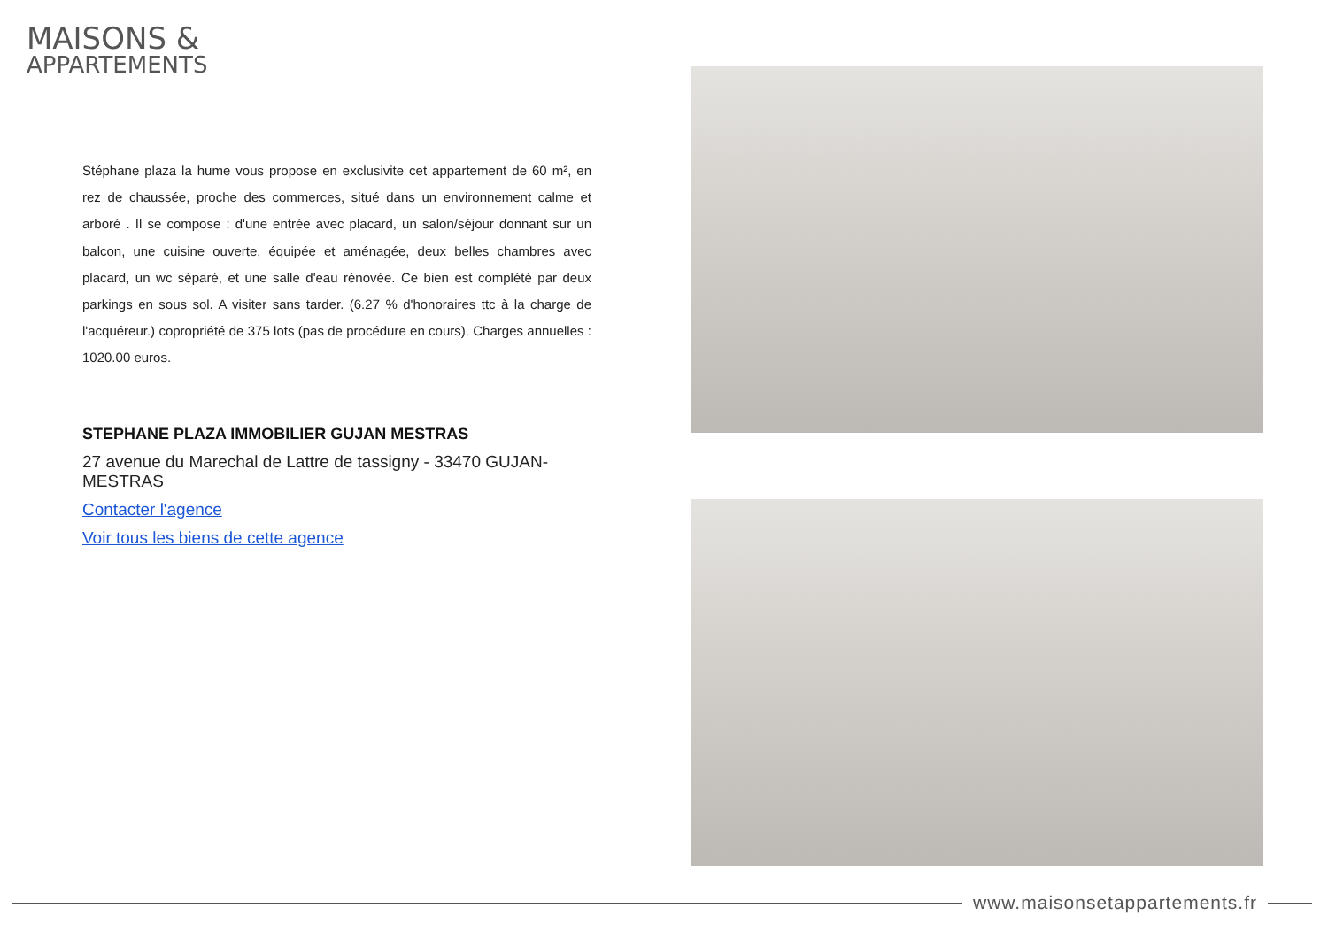MAISONS &
APPARTEMENTS
Stéphane plaza la hume vous propose en exclusivite cet appartement de 60 m², en rez de chaussée, proche des commerces, situé dans un environnement calme et arboré . Il se compose : d'une entrée avec placard, un salon/séjour donnant sur un balcon, une cuisine ouverte, équipée et aménagée, deux belles chambres avec placard, un wc séparé, et une salle d'eau rénovée. Ce bien est complété par deux parkings en sous sol. A visiter sans tarder. (6.27 % d'honoraires ttc à la charge de l'acquéreur.) copropriété de 375 lots (pas de procédure en cours). Charges annuelles : 1020.00 euros.
STEPHANE PLAZA IMMOBILIER GUJAN MESTRAS
27 avenue du Marechal de Lattre de tassigny - 33470 GUJAN-MESTRAS
Contacter l'agence
Voir tous les biens de cette agence
www.maisonsetappartements.fr